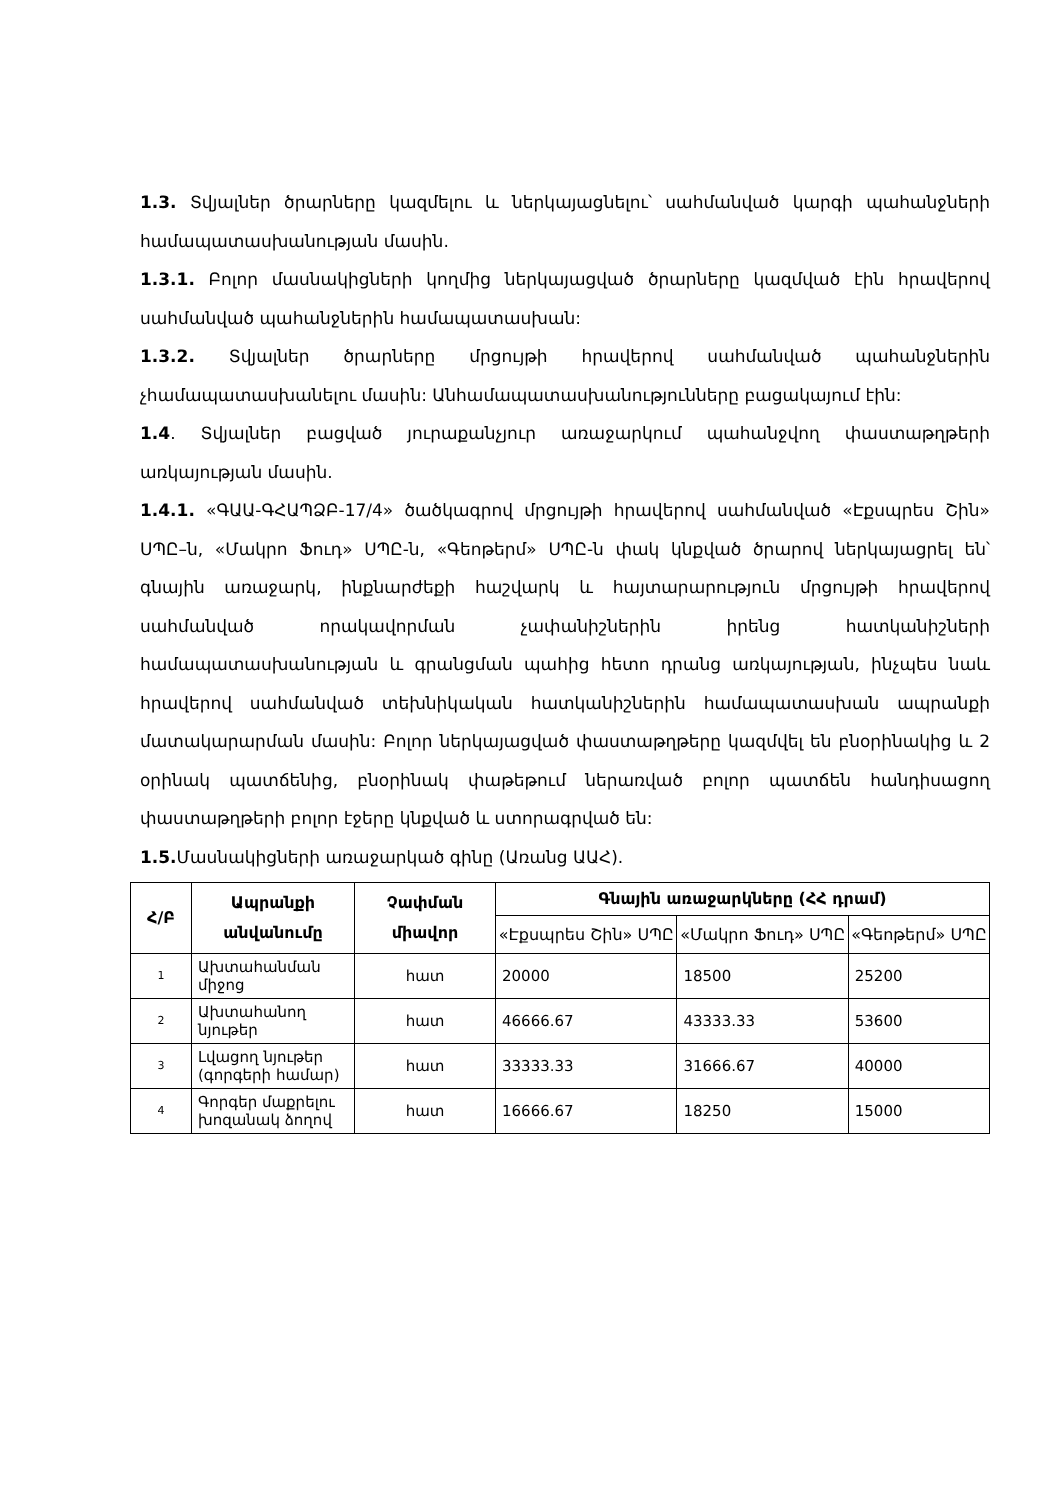1.3. Տվյալներ ծրարները կազմելու և ներկայացնելու՝ սահմանված կարգի պահանջների համապատասխանության մասին.
1.3.1. Բոլոր մասնակիցների կողմից ներկայացված ծրարները կազմված էին հրավերով սահմանված պահանջներին համապատասխան:
1.3.2. Տվյալներ ծրարները մրցույթի հրավերով սահմանված պահանջներին չհամապատասխանելու մասին: Անհամապատասխանությունները բացակայում էին:
1.4. Տվյալներ բացված յուրաքանչյուր առաջարկում պահանջվող փաստաթղթերի առկայության մասին.
1.4.1. «ԳԱԱ-ԳՀԱՊՁԲ-17/4» ծածկագրով մրցույթի հրավերով սահմանված «Էքսպրես Շին» ՍՊԸ–ն, «Մակրո Ֆուդ» ՍՊԸ-ն, «Գեոթերմ» ՍՊԸ-ն փակ կնքված ծրարով ներկայացրել են՝ գնային առաջարկ, ինքնարժեքի հաշվարկ և հայտարարություն մրցույթի հրավերով սահմանված որակավորման չափանիշներին իրենց հատկանիշների համապատասխանության և գրանցման պահից հետո դրանց առկայության, ինչպես նաև հրավերով սահմանված տեխնիկական հատկանիշներին համապատասխան ապրանքի մատակարարման մասին: Բոլոր ներկայացված փաստաթղթերը կազմվել են բնօրինակից և 2 օրինակ պատճենից, բնօրինակ փաթեթում ներառված բոլոր պատճեն հանդիսացող փաստաթղթերի բոլոր էջերը կնքված և ստորագրված են:
1.5. Մասնակիցների առաջարկած գինը (Առանց ԱԱՀ).
| Հ/Բ | Ապրանքի անվանումը | Չափման միավոր | Գնային առաջարկները (ՀՀ դրամ) | | |
| --- | --- | --- | --- | --- | --- |
| | | | «Էքսպրես Շին» ՍՊԸ | «Մակրո Ֆուդ» ՍՊԸ | «Գեոթերմ» ՍՊԸ |
| 1 | Ախտահանման միջոց | հատ | 20000 | 18500 | 25200 |
| 2 | Ախտահանող նյութեր | հատ | 46666.67 | 43333.33 | 53600 |
| 3 | Լվացող նյութեր (գորգերի համար) | հատ | 33333.33 | 31666.67 | 40000 |
| 4 | Գորգեր մաքրելու խոզանակ ձողով | հատ | 16666.67 | 18250 | 15000 |